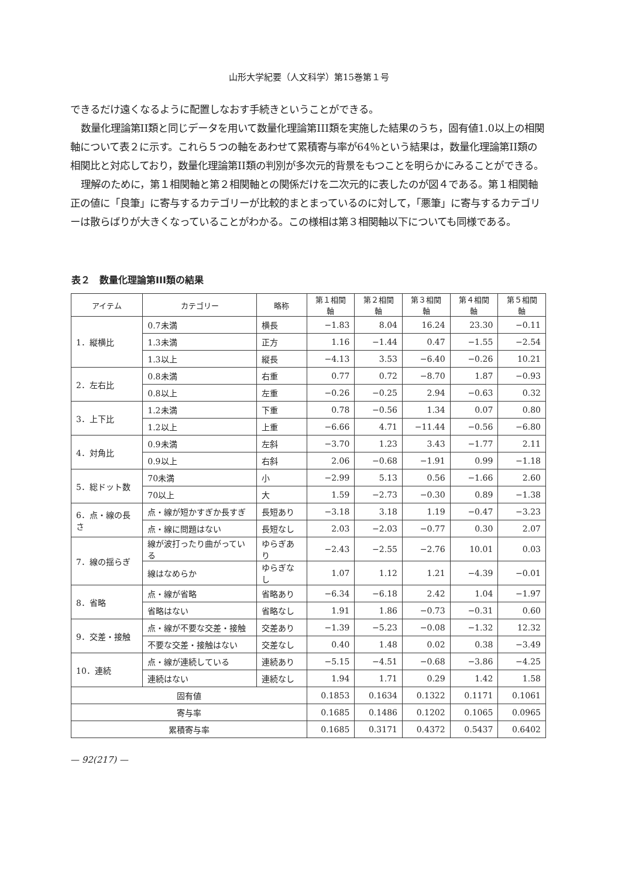山形大学紀要（人文科学）第15巻第１号
できるだけ遠くなるように配置しなおす手続きということができる。
数量化理論第II類と同じデータを用いて数量化理論第III類を実施した結果のうち，固有値1.0以上の相関軸について表２に示す。これら５つの軸をあわせて累積寄与率が64％という結果は，数量化理論第II類の相関比と対応しており，数量化理論第II類の判別が多次元的背景をもつことを明らかにみることができる。
理解のために，第１相関軸と第２相関軸との関係だけを二次元的に表したのが図４である。第１相関軸正の値に「良筆」に寄与するカテゴリーが比較的まとまっているのに対して，「悪筆」に寄与するカテゴリーは散らばりが大きくなっていることがわかる。この様相は第３相関軸以下についても同様である。
表２　数量化理論第III類の結果
| アイテム | カテゴリー | 略称 | 第１相関軸 | 第２相関軸 | 第３相関軸 | 第４相関軸 | 第５相関軸 |
| --- | --- | --- | --- | --- | --- | --- | --- |
| 1．縦横比 | 0.7未満 | 横長 | −1.83 | 8.04 | 16.24 | 23.30 | −0.11 |
| | 1.3未満 | 正方 | 1.16 | −1.44 | 0.47 | −1.55 | −2.54 |
| | 1.3以上 | 縦長 | −4.13 | 3.53 | −6.40 | −0.26 | 10.21 |
| 2．左右比 | 0.8未満 | 右重 | 0.77 | 0.72 | −8.70 | 1.87 | −0.93 |
| | 0.8以上 | 左重 | −0.26 | −0.25 | 2.94 | −0.63 | 0.32 |
| 3．上下比 | 1.2未満 | 下重 | 0.78 | −0.56 | 1.34 | 0.07 | 0.80 |
| | 1.2以上 | 上重 | −6.66 | 4.71 | −11.44 | −0.56 | −6.80 |
| 4．対角比 | 0.9未満 | 左斜 | −3.70 | 1.23 | 3.43 | −1.77 | 2.11 |
| | 0.9以上 | 右斜 | 2.06 | −0.68 | −1.91 | 0.99 | −1.18 |
| 5．総ドット数 | 70未満 | 小 | −2.99 | 5.13 | 0.56 | −1.66 | 2.60 |
| | 70以上 | 大 | 1.59 | −2.73 | −0.30 | 0.89 | −1.38 |
| 6．点・線の長さ | 点・線が短かすぎか長すぎ | 長短あり | −3.18 | 3.18 | 1.19 | −0.47 | −3.23 |
| | 点・線に問題はない | 長短なし | 2.03 | −2.03 | −0.77 | 0.30 | 2.07 |
| 7．線の揺らぎ | 線が波打ったり曲がっている | ゆらぎあり | −2.43 | −2.55 | −2.76 | 10.01 | 0.03 |
| | 線はなめらか | ゆらぎなし | 1.07 | 1.12 | 1.21 | −4.39 | −0.01 |
| 8．省略 | 点・線が省略 | 省略あり | −6.34 | −6.18 | 2.42 | 1.04 | −1.97 |
| | 省略はない | 省略なし | 1.91 | 1.86 | −0.73 | −0.31 | 0.60 |
| 9．交差・接触 | 点・線が不要な交差・接触 | 交差あり | −1.39 | −5.23 | −0.08 | −1.32 | 12.32 |
| | 不要な交差・接触はない | 交差なし | 0.40 | 1.48 | 0.02 | 0.38 | −3.49 |
| 10．連続 | 点・線が連続している | 連続あり | −5.15 | −4.51 | −0.68 | −3.86 | −4.25 |
| | 連続はない | 連続なし | 1.94 | 1.71 | 0.29 | 1.42 | 1.58 |
| 固有値 | | | 0.1853 | 0.1634 | 0.1322 | 0.1171 | 0.1061 |
| 寄与率 | | | 0.1685 | 0.1486 | 0.1202 | 0.1065 | 0.0965 |
| 累積寄与率 | | | 0.1685 | 0.3171 | 0.4372 | 0.5437 | 0.6402 |
— 92(217) —